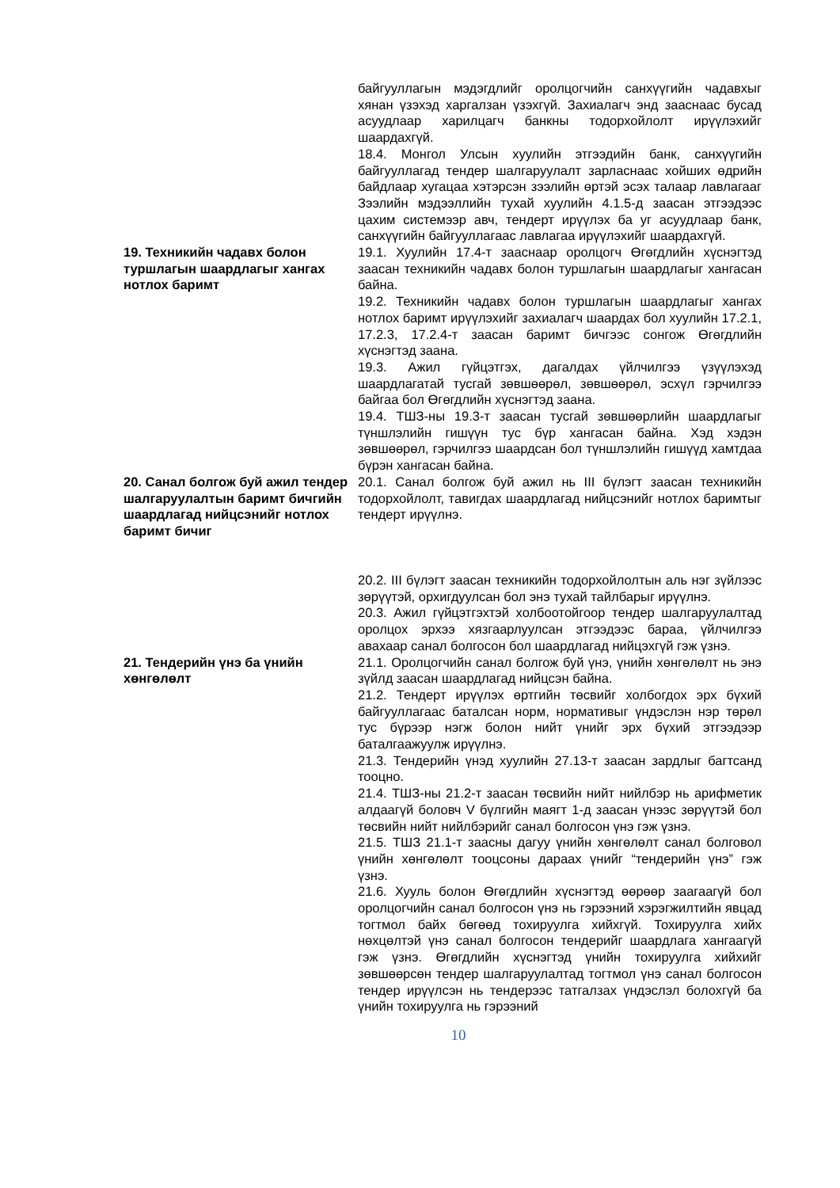байгууллагын мэдэгдлийг оролцогчийн санхүүгийн чадавхыг хянан үзэхэд харгалзан үзэхгүй. Захиалагч энд зааснаас бусад асуудлаар харилцагч банкны тодорхойлолт ирүүлэхийг шаардахгүй.
18.4. Монгол Улсын хуулийн этгээдийн банк, санхүүгийн байгууллагад тендер шалгаруулалт зарласнаас хойших өдрийн байдлаар хугацаа хэтэрсэн зээлийн өртэй эсэх талаар лавлагааг Зээлийн мэдээллийн тухай хуулийн 4.1.5-д заасан этгээдээс цахим системээр авч, тендерт ирүүлэх ба уг асуудлаар банк, санхүүгийн байгууллагаас лавлагаа ирүүлэхийг шаардахгүй.
19. Техникийн чадавх болон туршлагын шаардлагыг хангах нотлох баримт
19.1. Хуулийн 17.4-т зааснаар оролцогч Өгөгдлийн хүснэгтэд заасан техникийн чадавх болон туршлагын шаардлагыг хангасан байна.
19.2. Техникийн чадавх болон туршлагын шаардлагыг хангах нотлох баримт ирүүлэхийг захиалагч шаардах бол хуулийн 17.2.1, 17.2.3, 17.2.4-т заасан баримт бичгээс сонгож Өгөгдлийн хүснэгтэд заана.
19.3. Ажил гүйцэтгэх, дагалдах үйлчилгээ үзүүлэхэд шаардлагатай тусгай зөвшөөрөл, зөвшөөрөл, эсхүл гэрчилгээ байгаа бол Өгөгдлийн хүснэгтэд заана.
19.4. ТШЗ-ны 19.3-т заасан тусгай зөвшөөрлийн шаардлагыг түншлэлийн гишүүн тус бүр хангасан байна. Хэд хэдэн зөвшөөрөл, гэрчилгээ шаардсан бол түншлэлийн гишүүд хамтдаа бүрэн хангасан байна.
20. Санал болгож буй ажил тендер шалгаруулалтын баримт бичгийн шаардлагад нийцсэнийг нотлох баримт бичиг
20.1. Санал болгож буй ажил нь III бүлэгт заасан техникийн тодорхойлолт, тавигдах шаардлагад нийцсэнийг нотлох баримтыг тендерт ирүүлнэ.
20.2. III бүлэгт заасан техникийн тодорхойлолтын аль нэг зүйлээс зөрүүтэй, орхигдуулсан бол энэ тухай тайлбарыг ирүүлнэ.
20.3. Ажил гүйцэтгэхтэй холбоотойгоор тендер шалгаруулалтад оролцох эрхээ хязгаарлуулсан этгээдээс бараа, үйлчилгээ авахаар санал болгосон бол шаардлагад нийцэхгүй гэж үзнэ.
21. Тендерийн үнэ ба үнийн хөнгөлөлт
21.1. Оролцогчийн санал болгож буй үнэ, үнийн хөнгөлөлт нь энэ зүйлд заасан шаардлагад нийцсэн байна.
21.2. Тендерт ирүүлэх өртгийн төсвийг холбогдох эрх бүхий байгууллагаас баталсан норм, нормативыг үндэслэн нэр төрөл тус бүрээр нэгж болон нийт үнийг эрх бүхий этгээдээр баталгаажуулж ирүүлнэ.
21.3. Тендерийн үнэд хуулийн 27.13-т заасан зардлыг багтсанд тооцно.
21.4. ТШЗ-ны 21.2-т заасан төсвийн нийт нийлбэр нь арифметик алдаагүй боловч V бүлгийн маягт 1-д заасан үнээс зөрүүтэй бол төсвийн нийт нийлбэрийг санал болгосон үнэ гэж үзнэ.
21.5. ТШЗ 21.1-т заасны дагуу үнийн хөнгөлөлт санал болговол үнийн хөнгөлөлт тооцсоны дараах үнийг “тендерийн үнэ” гэж үзнэ.
21.6. Хууль болон Өгөгдлийн хүснэгтэд өөрөөр заагаагүй бол оролцогчийн санал болгосон үнэ нь гэрээний хэрэгжилтийн явцад тогтмол байх бөгөөд тохируулга хийхгүй. Тохируулга хийх нөхцөлтэй үнэ санал болгосон тендерийг шаардлага хангаагүй гэж үзнэ. Өгөгдлийн хүснэгтэд үнийн тохируулга хийхийг зөвшөөрсөн тендер шалгаруулалтад тогтмол үнэ санал болгосон тендер ирүүлсэн нь тендерээс татгалзах үндэслэл болохгүй ба үнийн тохируулга нь гэрээний
10